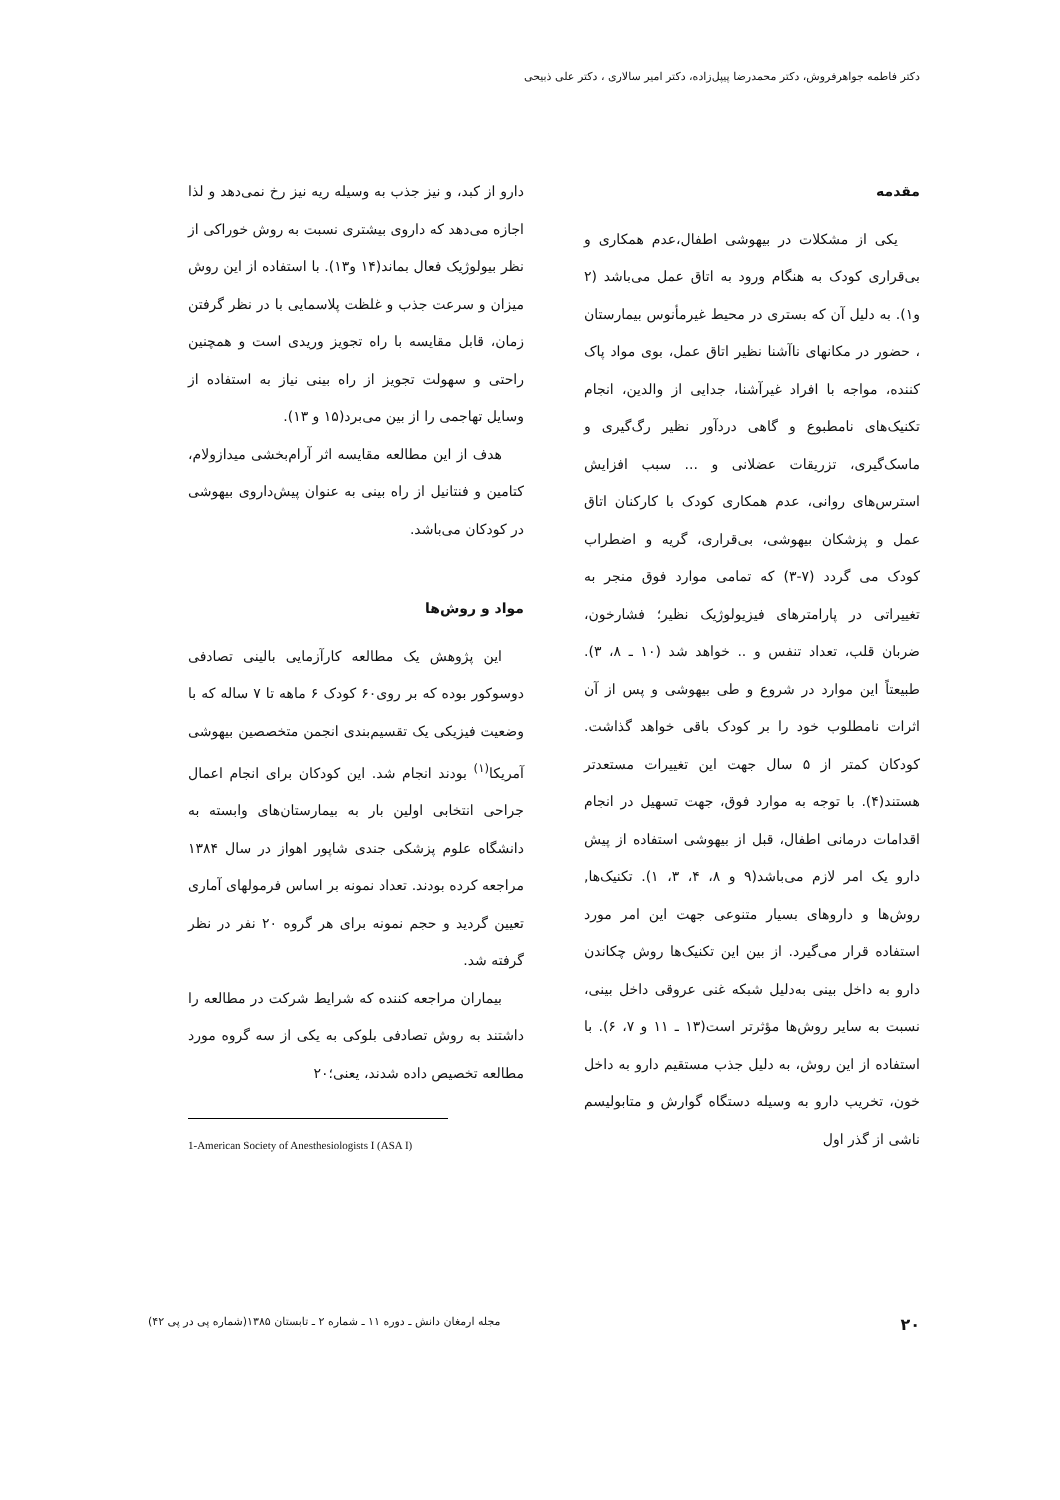دکتر فاطمه جواهرفروش، دکتر محمدرضا پیپل‌زاده، دکتر امیر سالاری ، دکتر علی ذبیحی
مقدمه
یکی از مشکلات در بیهوشی اطفال،عدم همکاری و بی‌قراری کودک به هنگام ورود به اتاق عمل می‌باشد (۲ و۱). به دلیل آن که بستری در محیط غیرمأنوس بیمارستان ، حضور در مکانهای ناآشنا نظیر اتاق عمل، بوی مواد پاک کننده، مواجه با افراد غیرآشنا، جدایی از والدین، انجام تکنیک‌های نامطبوع و گاهی دردآور نظیر رگ‌گیری و ماسک‌گیری، تزریقات عضلانی و ... سبب افزایش استرس‌های روانی، عدم همکاری کودک با کارکنان اتاق عمل و پزشکان بیهوشی، بی‌قراری، گریه و اضطراب کودک می گردد (۷-۳) که تمامی موارد فوق منجر به تغییراتی در پارامترهای فیزیولوژیک نظیر؛ فشارخون، ضربان قلب، تعداد تنفس و .. خواهد شد (۱۰ ـ ۸، ۳). طبیعتاً این موارد در شروع و طی بیهوشی و پس از آن اثرات نامطلوب خود را بر کودک باقی خواهد گذاشت. کودکان کمتر از ۵ سال جهت این تغییرات مستعدتر هستند(۴). با توجه به موارد فوق، جهت تسهیل در انجام اقدامات درمانی اطفال، قبل از بیهوشی استفاده از پیش دارو یک امر لازم می‌باشد(۹ و ۸، ۴، ۳، ۱). تکنیک‌ها, روش‌ها و داروهای بسیار متنوعی جهت این امر مورد استفاده قرار می‌گیرد. از بین این تکنیک‌ها روش چکاندن دارو به داخل بینی به‌دلیل شبکه غنی عروقی داخل بینی، نسبت به سایر روش‌ها مؤثرتر است(۱۳ ـ ۱۱ و ۷، ۶). با استفاده از این روش، به دلیل جذب مستقیم دارو به داخل خون، تخریب دارو به وسیله دستگاه گوارش و متابولیسم ناشی از گذر اول
دارو از کبد، و نیز جذب به وسیله ریه نیز رخ نمی‌دهد و لذا اجازه می‌دهد که داروی بیشتری نسبت به روش خوراکی از نظر بیولوژیک فعال بماند(۱۴ و۱۳). با استفاده از این روش میزان و سرعت جذب و غلظت پلاسمایی با در نظر گرفتن زمان، قابل مقایسه با راه تجویز وریدی است و همچنین راحتی و سهولت تجویز از راه بینی نیاز به استفاده از وسایل تهاجمی را از بین می‌برد(۱۵ و ۱۳).
هدف از این مطالعه مقایسه اثر آرام‌بخشی میدازولام، کتامین و فنتانیل از راه بینی به عنوان پیش‌داروی بیهوشی در کودکان می‌باشد.
مواد و روش‌ها
این پژوهش یک مطالعه کارآزمایی بالینی تصادفی دوسوکور بوده که بر روی۶۰ کودک ۶ ماهه تا ۷ ساله که با وضعیت فیزیکی یک تقسیم‌بندی انجمن متخصصین بیهوشی آمریکا<sup>(۱)</sup> بودند انجام شد. این کودکان برای انجام اعمال جراحی انتخابی اولین بار به بیمارستان‌های وابسته به دانشگاه علوم پزشکی جندی شاپور اهواز در سال ۱۳۸۴ مراجعه کرده بودند. تعداد نمونه بر اساس فرمولهای آماری تعیین گردید و حجم نمونه برای هر گروه ۲۰ نفر در نظر گرفته شد.
بیماران مراجعه کننده که شرایط شرکت در مطالعه را داشتند به روش تصادفی بلوکی به یکی از سه گروه مورد مطالعه تخصیص داده شدند، یعنی؛۲۰
1-American Society of Anesthesiologists I (ASA I)
۲۰ مجله ارمغان دانش ـ دوره ۱۱ ـ شماره ۲ ـ تابستان ۱۳۸۵(شماره پی در پی ۴۲)